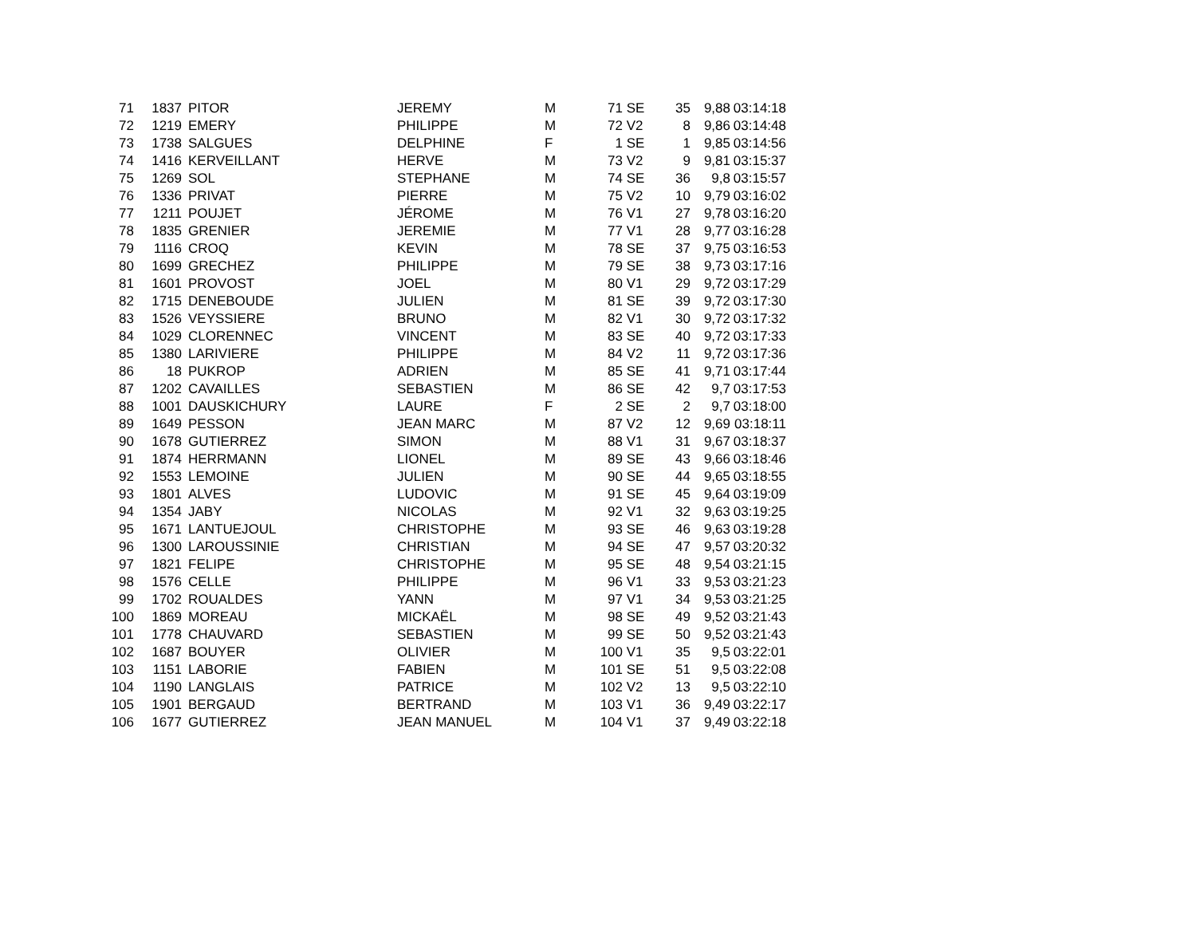| 71 | 1837 | | PITOR | JEREMY | M | 71 | SE | 35 | 9,88 | 03:14:18 |
| 72 | 1219 | | EMERY | PHILIPPE | M | 72 | V2 | 8 | 9,86 | 03:14:48 |
| 73 | 1738 | | SALGUES | DELPHINE | F | 1 | SE | 1 | 9,85 | 03:14:56 |
| 74 | 1416 | | KERVEILLANT | HERVE | M | 73 | V2 | 9 | 9,81 | 03:15:37 |
| 75 | 1269 | | SOL | STEPHANE | M | 74 | SE | 36 | 9,8 | 03:15:57 |
| 76 | 1336 | | PRIVAT | PIERRE | M | 75 | V2 | 10 | 9,79 | 03:16:02 |
| 77 | 1211 | | POUJET | JÉROME | M | 76 | V1 | 27 | 9,78 | 03:16:20 |
| 78 | 1835 | | GRENIER | JEREMIE | M | 77 | V1 | 28 | 9,77 | 03:16:28 |
| 79 | 1116 | | CROQ | KEVIN | M | 78 | SE | 37 | 9,75 | 03:16:53 |
| 80 | 1699 | | GRECHEZ | PHILIPPE | M | 79 | SE | 38 | 9,73 | 03:17:16 |
| 81 | 1601 | | PROVOST | JOEL | M | 80 | V1 | 29 | 9,72 | 03:17:29 |
| 82 | 1715 | | DENEBOUDE | JULIEN | M | 81 | SE | 39 | 9,72 | 03:17:30 |
| 83 | 1526 | | VEYSSIERE | BRUNO | M | 82 | V1 | 30 | 9,72 | 03:17:32 |
| 84 | 1029 | | CLORENNEC | VINCENT | M | 83 | SE | 40 | 9,72 | 03:17:33 |
| 85 | 1380 | | LARIVIERE | PHILIPPE | M | 84 | V2 | 11 | 9,72 | 03:17:36 |
| 86 | 18 | | PUKROP | ADRIEN | M | 85 | SE | 41 | 9,71 | 03:17:44 |
| 87 | 1202 | | CAVAILLES | SEBASTIEN | M | 86 | SE | 42 | 9,7 | 03:17:53 |
| 88 | 1001 | | DAUSKICHURY | LAURE | F | 2 | SE | 2 | 9,7 | 03:18:00 |
| 89 | 1649 | | PESSON | JEAN MARC | M | 87 | V2 | 12 | 9,69 | 03:18:11 |
| 90 | 1678 | | GUTIERREZ | SIMON | M | 88 | V1 | 31 | 9,67 | 03:18:37 |
| 91 | 1874 | | HERRMANN | LIONEL | M | 89 | SE | 43 | 9,66 | 03:18:46 |
| 92 | 1553 | | LEMOINE | JULIEN | M | 90 | SE | 44 | 9,65 | 03:18:55 |
| 93 | 1801 | | ALVES | LUDOVIC | M | 91 | SE | 45 | 9,64 | 03:19:09 |
| 94 | 1354 | | JABY | NICOLAS | M | 92 | V1 | 32 | 9,63 | 03:19:25 |
| 95 | 1671 | | LANTUEJOUL | CHRISTOPHE | M | 93 | SE | 46 | 9,63 | 03:19:28 |
| 96 | 1300 | | LAROUSSINIE | CHRISTIAN | M | 94 | SE | 47 | 9,57 | 03:20:32 |
| 97 | 1821 | | FELIPE | CHRISTOPHE | M | 95 | SE | 48 | 9,54 | 03:21:15 |
| 98 | 1576 | | CELLE | PHILIPPE | M | 96 | V1 | 33 | 9,53 | 03:21:23 |
| 99 | 1702 | | ROUALDES | YANN | M | 97 | V1 | 34 | 9,53 | 03:21:25 |
| 100 | 1869 | | MOREAU | MICKAËL | M | 98 | SE | 49 | 9,52 | 03:21:43 |
| 101 | 1778 | | CHAUVARD | SEBASTIEN | M | 99 | SE | 50 | 9,52 | 03:21:43 |
| 102 | 1687 | | BOUYER | OLIVIER | M | 100 | V1 | 35 | 9,5 | 03:22:01 |
| 103 | 1151 | | LABORIE | FABIEN | M | 101 | SE | 51 | 9,5 | 03:22:08 |
| 104 | 1190 | | LANGLAIS | PATRICE | M | 102 | V2 | 13 | 9,5 | 03:22:10 |
| 105 | 1901 | | BERGAUD | BERTRAND | M | 103 | V1 | 36 | 9,49 | 03:22:17 |
| 106 | 1677 | | GUTIERREZ | JEAN MANUEL | M | 104 | V1 | 37 | 9,49 | 03:22:18 |